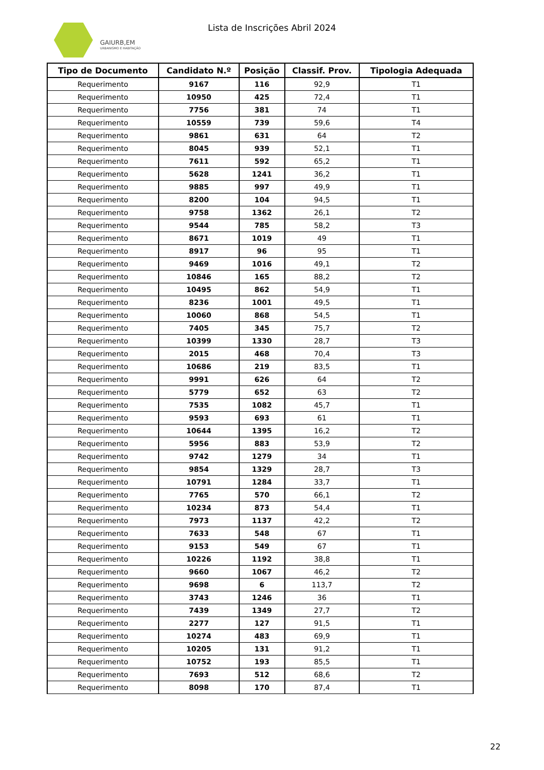GAIURB,EM
URBANISMO E HABITAÇÃO
Lista de Inscrições Abril 2024
| Tipo de Documento | Candidato N.º | Posição | Classif. Prov. | Tipologia Adequada |
| --- | --- | --- | --- | --- |
| Requerimento | 9167 | 116 | 92,9 | T1 |
| Requerimento | 10950 | 425 | 72,4 | T1 |
| Requerimento | 7756 | 381 | 74 | T1 |
| Requerimento | 10559 | 739 | 59,6 | T4 |
| Requerimento | 9861 | 631 | 64 | T2 |
| Requerimento | 8045 | 939 | 52,1 | T1 |
| Requerimento | 7611 | 592 | 65,2 | T1 |
| Requerimento | 5628 | 1241 | 36,2 | T1 |
| Requerimento | 9885 | 997 | 49,9 | T1 |
| Requerimento | 8200 | 104 | 94,5 | T1 |
| Requerimento | 9758 | 1362 | 26,1 | T2 |
| Requerimento | 9544 | 785 | 58,2 | T3 |
| Requerimento | 8671 | 1019 | 49 | T1 |
| Requerimento | 8917 | 96 | 95 | T1 |
| Requerimento | 9469 | 1016 | 49,1 | T2 |
| Requerimento | 10846 | 165 | 88,2 | T2 |
| Requerimento | 10495 | 862 | 54,9 | T1 |
| Requerimento | 8236 | 1001 | 49,5 | T1 |
| Requerimento | 10060 | 868 | 54,5 | T1 |
| Requerimento | 7405 | 345 | 75,7 | T2 |
| Requerimento | 10399 | 1330 | 28,7 | T3 |
| Requerimento | 2015 | 468 | 70,4 | T3 |
| Requerimento | 10686 | 219 | 83,5 | T1 |
| Requerimento | 9991 | 626 | 64 | T2 |
| Requerimento | 5779 | 652 | 63 | T2 |
| Requerimento | 7535 | 1082 | 45,7 | T1 |
| Requerimento | 9593 | 693 | 61 | T1 |
| Requerimento | 10644 | 1395 | 16,2 | T2 |
| Requerimento | 5956 | 883 | 53,9 | T2 |
| Requerimento | 9742 | 1279 | 34 | T1 |
| Requerimento | 9854 | 1329 | 28,7 | T3 |
| Requerimento | 10791 | 1284 | 33,7 | T1 |
| Requerimento | 7765 | 570 | 66,1 | T2 |
| Requerimento | 10234 | 873 | 54,4 | T1 |
| Requerimento | 7973 | 1137 | 42,2 | T2 |
| Requerimento | 7633 | 548 | 67 | T1 |
| Requerimento | 9153 | 549 | 67 | T1 |
| Requerimento | 10226 | 1192 | 38,8 | T1 |
| Requerimento | 9660 | 1067 | 46,2 | T2 |
| Requerimento | 9698 | 6 | 113,7 | T2 |
| Requerimento | 3743 | 1246 | 36 | T1 |
| Requerimento | 7439 | 1349 | 27,7 | T2 |
| Requerimento | 2277 | 127 | 91,5 | T1 |
| Requerimento | 10274 | 483 | 69,9 | T1 |
| Requerimento | 10205 | 131 | 91,2 | T1 |
| Requerimento | 10752 | 193 | 85,5 | T1 |
| Requerimento | 7693 | 512 | 68,6 | T2 |
| Requerimento | 8098 | 170 | 87,4 | T1 |
22